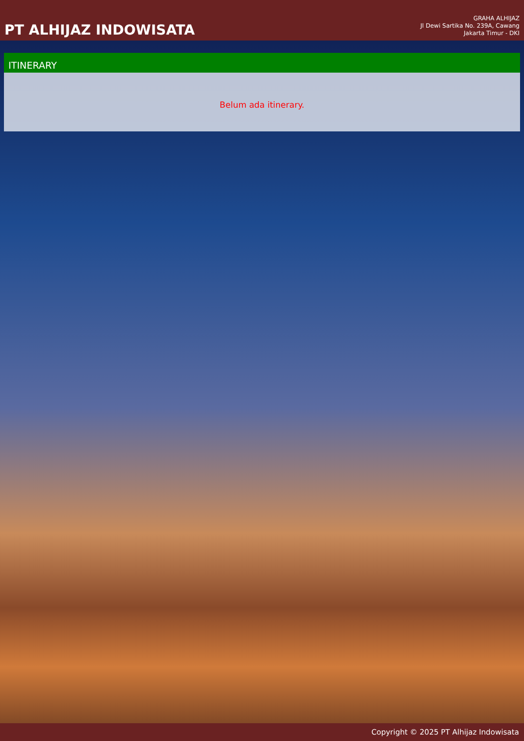PT ALHIJAZ INDOWISATA
GRAHA ALHIJAZ
Jl Dewi Sartika No. 239A, Cawang
Jakarta Timur - DKI
ITINERARY
Belum ada itinerary.
Copyright © 2025 PT Alhijaz Indowisata